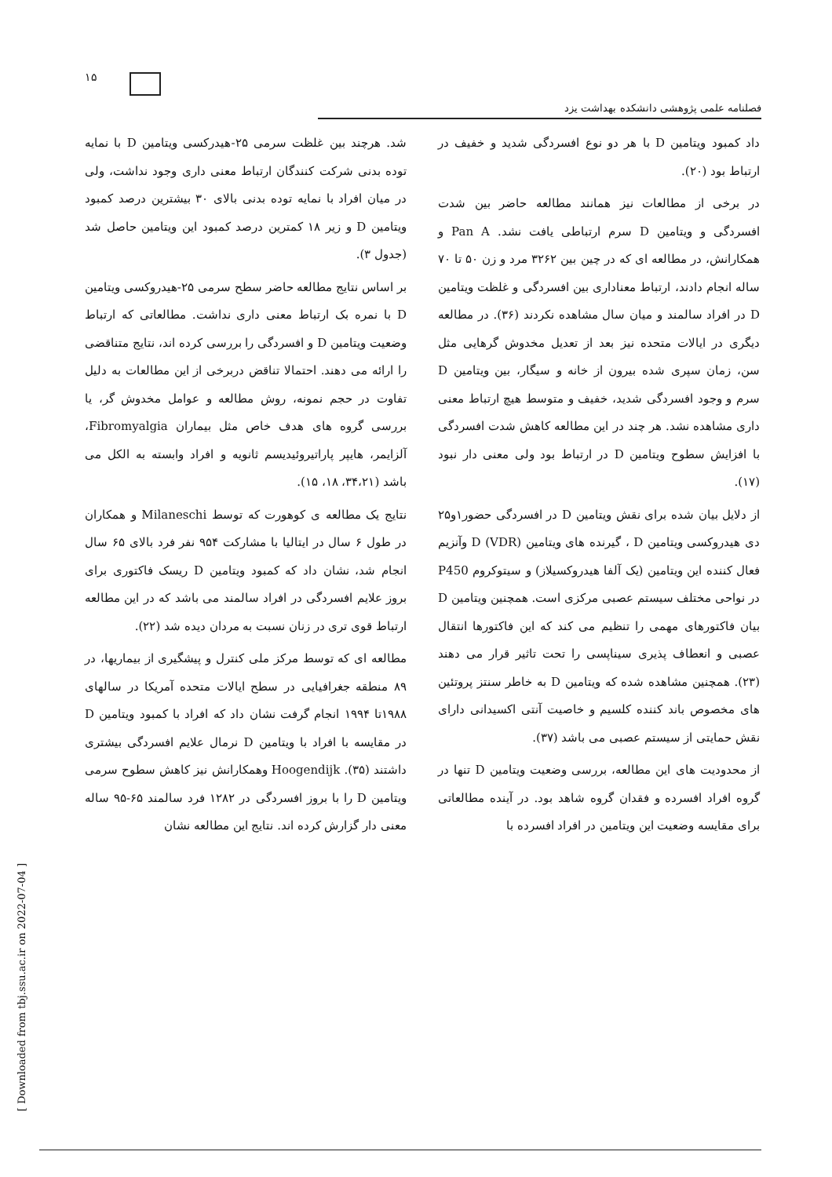۱۵
فصلنامه علمی پژوهشی دانشکده بهداشت یزد
شد. هرچند بین غلظت سرمی ۲۵-هیدرکسی ویتامین D با نمایه توده بدنی شرکت کنندگان ارتباط معنی داری وجود نداشت، ولی در میان افراد با نمایه توده بدنی بالای ۳۰ بیشترین درصد کمبود ویتامین D و زیر ۱۸ کمترین درصد کمبود این ویتامین حاصل شد (جدول ۳).
بر اساس نتایج مطالعه حاضر سطح سرمی ۲۵-هیدروکسی ویتامین D با نمره بک ارتباط معنی داری نداشت. مطالعاتی که ارتباط وضعیت ویتامین D و افسردگی را بررسی کرده اند، نتایج متناقضی را ارائه می دهند. احتمالا تناقض دربرخی از این مطالعات به دلیل تفاوت در حجم نمونه، روش مطالعه و عوامل مخدوش گر، یا بررسی گروه های هدف خاص مثل بیماران Fibromyalgia، آلزایمر، هایپر پاراتیروئیدیسم ثانویه و افراد وابسته به الکل می باشد (۳۴،۲۱، ۱۸، ۱۵).
نتایج یک مطالعه ی کوهورت که توسط Milaneschi و همکاران در طول ۶ سال در ایتالیا با مشارکت ۹۵۴ نفر فرد بالای ۶۵ سال انجام شد، نشان داد که کمبود ویتامین D ریسک فاکتوری برای بروز علایم افسردگی در افراد سالمند می باشد که در این مطالعه ارتباط قوی تری در زنان نسبت به مردان دیده شد (۲۲).
مطالعه ای که توسط مرکز ملی کنترل و پیشگیری از بیماریها، در ۸۹ منطقه جغرافیایی در سطح ایالات متحده آمریکا در سالهای ۱۹۸۸تا ۱۹۹۴ انجام گرفت نشان داد که افراد با کمبود ویتامین D در مقایسه با افراد با ویتامین D نرمال علایم افسردگی بیشتری داشتند (۳۵). Hoogendijk وهمکارانش نیز کاهش سطوح سرمی ویتامین D را با بروز افسردگی در ۱۲۸۲ فرد سالمند ۶۵-۹۵ ساله معنی دار گزارش کرده اند. نتایج این مطالعه نشان
داد کمبود ویتامین D با هر دو نوع افسردگی شدید و خفیف در ارتباط بود (۲۰).
در برخی از مطالعات نیز همانند مطالعه حاضر بین شدت افسردگی و ویتامین D سرم ارتباطی یافت نشد. Pan A و همکارانش، در مطالعه ای که در چین بین ۳۲۶۲ مرد و زن ۵۰ تا ۷۰ ساله انجام دادند، ارتباط معناداری بین افسردگی و غلظت ویتامین D در افراد سالمند و میان سال مشاهده نکردند (۳۶). در مطالعه دیگری در ایالات متحده نیز بعد از تعدیل مخدوش گرهایی مثل سن، زمان سپری شده بیرون از خانه و سیگار، بین ویتامین D سرم و وجود افسردگی شدید، خفیف و متوسط هیچ ارتباط معنی داری مشاهده نشد. هر چند در این مطالعه کاهش شدت افسردگی با افزایش سطوح ویتامین D در ارتباط بود ولی معنی دار نبود (۱۷).
از دلایل بیان شده برای نقش ویتامین D در افسردگی حضور۱و۲۵ دی هیدروکسی ویتامین D ، گیرنده های ویتامین D (VDR) وآنزیم فعال کننده این ویتامین (یک آلفا هیدروکسیلاز) و سیتوکروم P450 در نواحی مختلف سیستم عصبی مرکزی است. همچنین ویتامین D بیان فاکتورهای مهمی را تنظیم می کند که این فاکتورها انتقال عصبی و انعطاف پذیری سیناپسی را تحت تاثیر قرار می دهند (۲۳). همچنین مشاهده شده که ویتامین D به خاطر سنتز پروتئین های مخصوص باند کننده کلسیم و خاصیت آنتی اکسیدانی دارای نقش حمایتی از سیستم عصبی می باشد (۳۷).
از محدودیت های این مطالعه، بررسی وضعیت ویتامین D تنها در گروه افراد افسرده و فقدان گروه شاهد بود. در آینده مطالعاتی برای مقایسه وضعیت این ویتامین در افراد افسرده با
[ Downloaded from tbj.ssu.ac.ir on 2022-07-04 ]